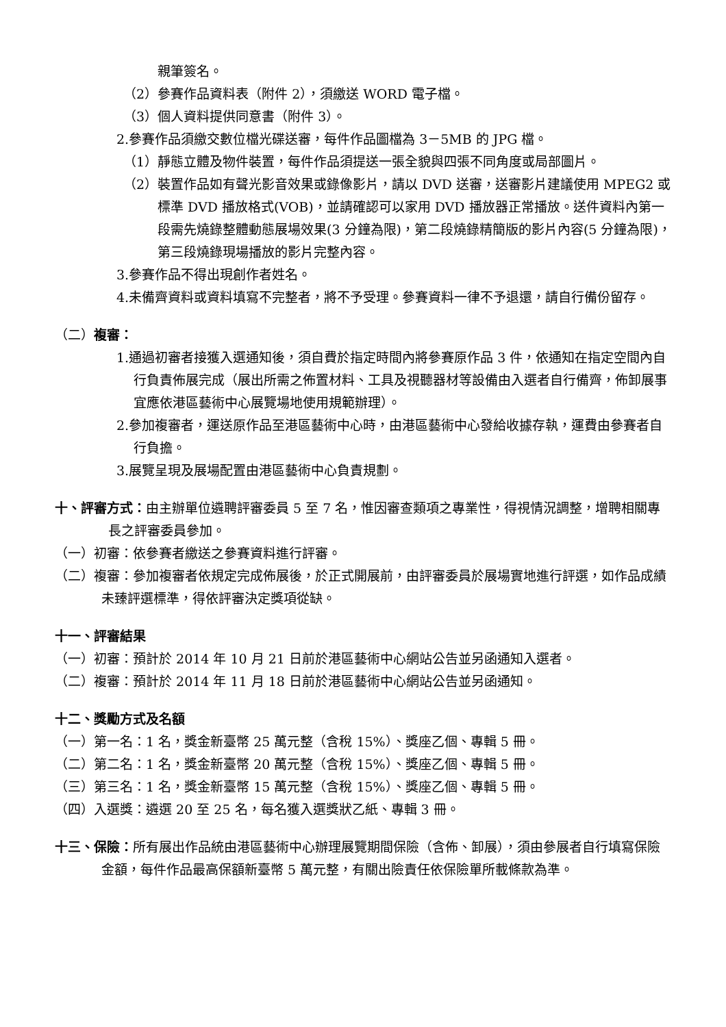親筆簽名。
（2）參賽作品資料表（附件 2），須繳送 WORD 電子檔。
（3）個人資料提供同意書（附件 3）。
2.參賽作品須繳交數位檔光碟送審，每件作品圖檔為 3－5MB 的 JPG 檔。
（1）靜態立體及物件裝置，每件作品須提送一張全貌與四張不同角度或局部圖片。
（2）裝置作品如有聲光影音效果或錄像影片，請以 DVD 送審，送審影片建議使用 MPEG2 或標準 DVD 播放格式(VOB)，並請確認可以家用 DVD 播放器正常播放。送件資料內第一段需先燒錄整體動態展場效果(3 分鐘為限)，第二段燒錄精簡版的影片內容(5 分鐘為限)，第三段燒錄現場播放的影片完整內容。
3.參賽作品不得出現創作者姓名。
4.未備齊資料或資料填寫不完整者，將不予受理。參賽資料一律不予退還，請自行備份留存。
（二）複審：
1.通過初審者接獲入選通知後，須自費於指定時間內將參賽原作品 3 件，依通知在指定空間內自行負責佈展完成（展出所需之佈置材料、工具及視聽器材等設備由入選者自行備齊，佈卸展事宜應依港區藝術中心展覽場地使用規範辦理）。
2.參加複審者，運送原作品至港區藝術中心時，由港區藝術中心發給收據存執，運費由參賽者自行負擔。
3.展覽呈現及展場配置由港區藝術中心負責規劃。
十、評審方式：由主辦單位遴聘評審委員 5 至 7 名，惟因審查類項之專業性，得視情況調整，增聘相關專長之評審委員參加。
（一）初審：依參賽者繳送之參賽資料進行評審。
（二）複審：參加複審者依規定完成佈展後，於正式開展前，由評審委員於展場實地進行評選，如作品成績未臻評選標準，得依評審決定獎項從缺。
十一、評審結果
（一）初審：預計於 2014 年 10 月 21 日前於港區藝術中心網站公告並另函通知入選者。
（二）複審：預計於 2014 年 11 月 18 日前於港區藝術中心網站公告並另函通知。
十二、獎勵方式及名額
（一）第一名：1 名，獎金新臺幣 25 萬元整（含稅 15%）、獎座乙個、專輯 5 冊。
（二）第二名：1 名，獎金新臺幣 20 萬元整（含稅 15%）、獎座乙個、專輯 5 冊。
（三）第三名：1 名，獎金新臺幣 15 萬元整（含稅 15%）、獎座乙個、專輯 5 冊。
（四）入選獎：遴選 20 至 25 名，每名獲入選獎狀乙紙、專輯 3 冊。
十三、保險：所有展出作品統由港區藝術中心辦理展覽期間保險（含佈、卸展），須由參展者自行填寫保險金額，每件作品最高保額新臺幣 5 萬元整，有關出險責任依保險單所載條款為準。